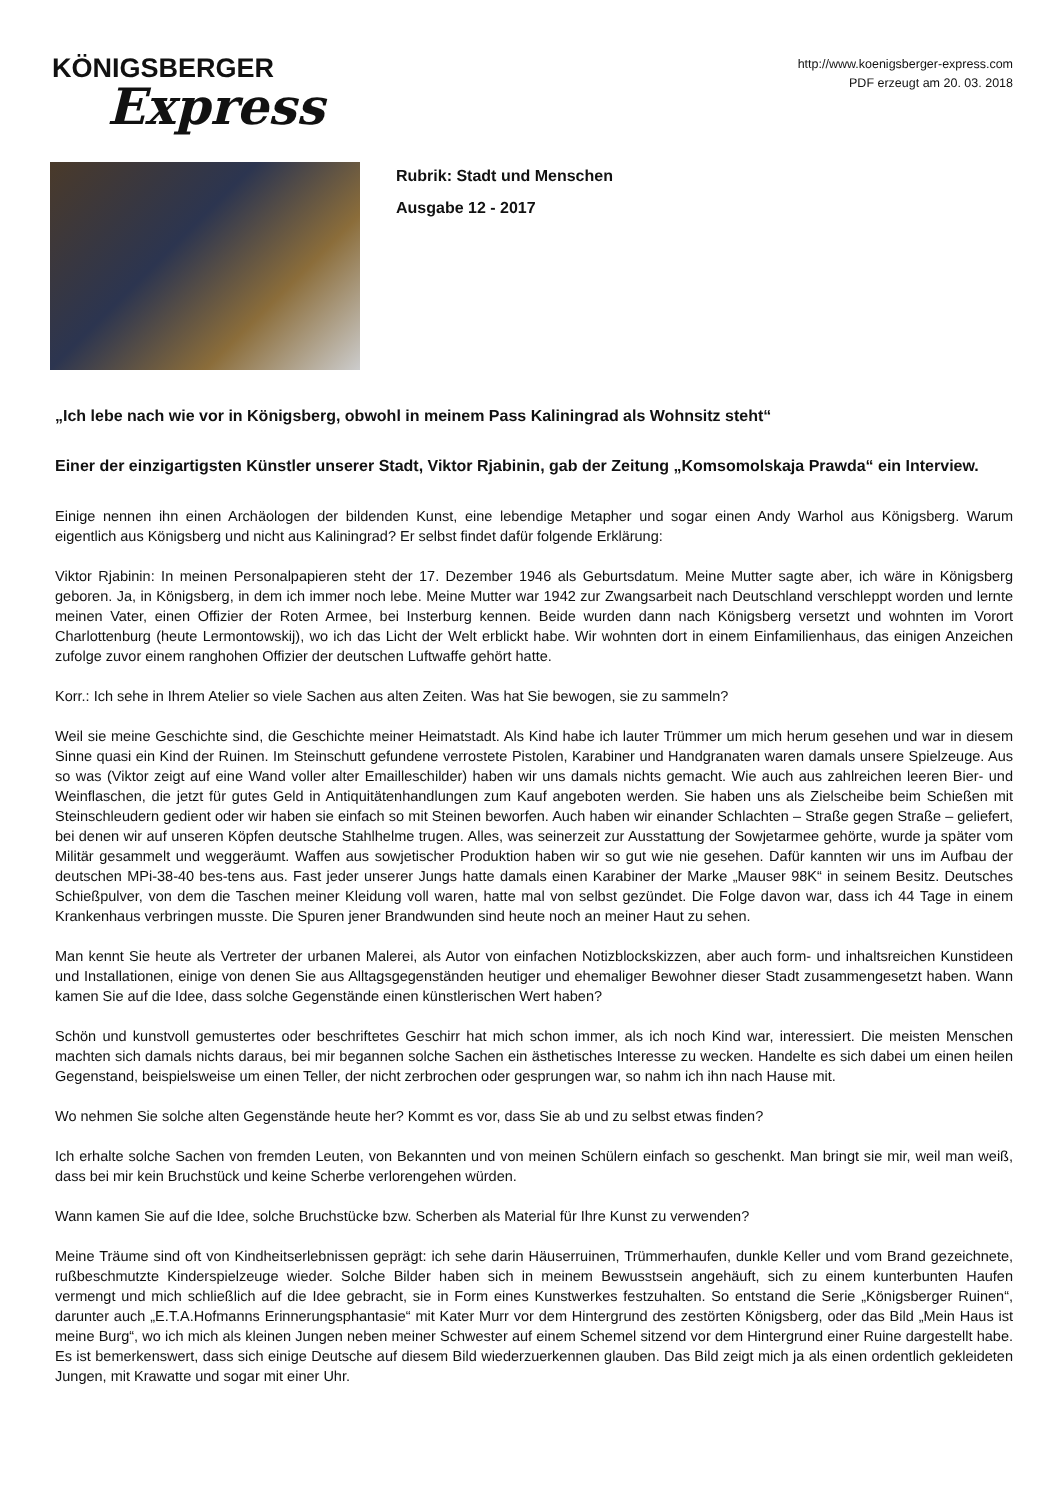KÖNIGSBERGER
Express
http://www.koenigsberger-express.com
PDF erzeugt am 20. 03. 2018
Rubrik: Stadt und Menschen
Ausgabe 12 - 2017
„Ich lebe nach wie vor in Königsberg, obwohl in meinem Pass Kaliningrad als Wohnsitz steht“
Einer der einzigartigsten Künstler unserer Stadt, Viktor Rjabinin, gab der Zeitung „Komsomolskaja Prawda“ ein Interview.
Einige nennen ihn einen Archäologen der bildenden Kunst, eine lebendige Metapher und sogar einen Andy Warhol aus Königsberg. Warum eigentlich aus Königsberg und nicht aus Kaliningrad? Er selbst findet dafür folgende Erklärung:
Viktor Rjabinin: In meinen Personalpapieren steht der 17. Dezember 1946 als Geburtsdatum. Meine Mutter sagte aber, ich wäre in Königsberg geboren. Ja, in Königsberg, in dem ich immer noch lebe. Meine Mutter war 1942 zur Zwangsarbeit nach Deutschland verschleppt worden und lernte meinen Vater, einen Offizier der Roten Armee, bei Insterburg kennen. Beide wurden dann nach Königsberg versetzt und wohnten im Vorort Charlottenburg (heute Lermontowskij), wo ich das Licht der Welt erblickt habe. Wir wohnten dort in einem Einfamilienhaus, das einigen Anzeichen zufolge zuvor einem ranghohen Offizier der deutschen Luftwaffe gehört hatte.
Korr.: Ich sehe in Ihrem Atelier so viele Sachen aus alten Zeiten. Was hat Sie bewogen, sie zu sammeln?
Weil sie meine Geschichte sind, die Geschichte meiner Heimatstadt. Als Kind habe ich lauter Trümmer um mich herum gesehen und war in diesem Sinne quasi ein Kind der Ruinen. Im Steinschutt gefundene verrostete Pistolen, Karabiner und Handgranaten waren damals unsere Spielzeuge. Aus so was (Viktor zeigt auf eine Wand voller alter Emailleschilder) haben wir uns damals nichts gemacht. Wie auch aus zahlreichen leeren Bier- und Weinflaschen, die jetzt für gutes Geld in Antiquitätenhandlungen zum Kauf angeboten werden. Sie haben uns als Zielscheibe beim Schießen mit Steinschleudern gedient oder wir haben sie einfach so mit Steinen beworfen. Auch haben wir einander Schlachten – Straße gegen Straße – geliefert, bei denen wir auf unseren Köpfen deutsche Stahlhelme trugen. Alles, was seinerzeit zur Ausstattung der Sowjetarmee gehörte, wurde ja später vom Militär gesammelt und weggeräumt. Waffen aus sowjetischer Produktion haben wir so gut wie nie gesehen. Dafür kannten wir uns im Aufbau der deutschen MPi-38-40 bes-tens aus. Fast jeder unserer Jungs hatte damals einen Karabiner der Marke „Mauser 98K“ in seinem Besitz. Deutsches Schießpulver, von dem die Taschen meiner Kleidung voll waren, hatte mal von selbst gezündet. Die Folge davon war, dass ich 44 Tage in einem Krankenhaus verbringen musste. Die Spuren jener Brandwunden sind heute noch an meiner Haut zu sehen.
Man kennt Sie heute als Vertreter der urbanen Malerei, als Autor von einfachen Notizblockskizzen, aber auch form- und inhaltsreichen Kunstideen und Installationen, einige von denen Sie aus Alltagsgegenständen heutiger und ehemaliger Bewohner dieser Stadt zusammengesetzt haben. Wann kamen Sie auf die Idee, dass solche Gegenstände einen künstlerischen Wert haben?
Schön und kunstvoll gemustertes oder beschriftetes Geschirr hat mich schon immer, als ich noch Kind war, interessiert. Die meisten Menschen machten sich damals nichts daraus, bei mir begannen solche Sachen ein ästhetisches Interesse zu wecken. Handelte es sich dabei um einen heilen Gegenstand, beispielsweise um einen Teller, der nicht zerbrochen oder gesprungen war, so nahm ich ihn nach Hause mit.
Wo nehmen Sie solche alten Gegenstände heute her? Kommt es vor, dass Sie ab und zu selbst etwas finden?
Ich erhalte solche Sachen von fremden Leuten, von Bekannten und von meinen Schülern einfach so geschenkt. Man bringt sie mir, weil man weiß, dass bei mir kein Bruchstück und keine Scherbe verlorengehen würden.
Wann kamen Sie auf die Idee, solche Bruchstücke bzw. Scherben als Material für Ihre Kunst zu verwenden?
Meine Träume sind oft von Kindheitserlebnissen geprägt: ich sehe darin Häuserruinen, Trümmerhaufen, dunkle Keller und vom Brand gezeichnete, rußbeschmutzte Kinderspielzeuge wieder. Solche Bilder haben sich in meinem Bewusstsein angehäuft, sich zu einem kunterbunten Haufen vermengt und mich schließlich auf die Idee gebracht, sie in Form eines Kunstwerkes festzuhalten. So entstand die Serie „Königsberger Ruinen“, darunter auch „E.T.A.Hofmanns Erinnerungsphantasie“ mit Kater Murr vor dem Hintergrund des zestörten Königsberg, oder das Bild „Mein Haus ist meine Burg“, wo ich mich als kleinen Jungen neben meiner Schwester auf einem Schemel sitzend vor dem Hintergrund einer Ruine dargestellt habe. Es ist bemerkenswert, dass sich einige Deutsche auf diesem Bild wiederzuerkennen glauben. Das Bild zeigt mich ja als einen ordentlich gekleideten Jungen, mit Krawatte und sogar mit einer Uhr.